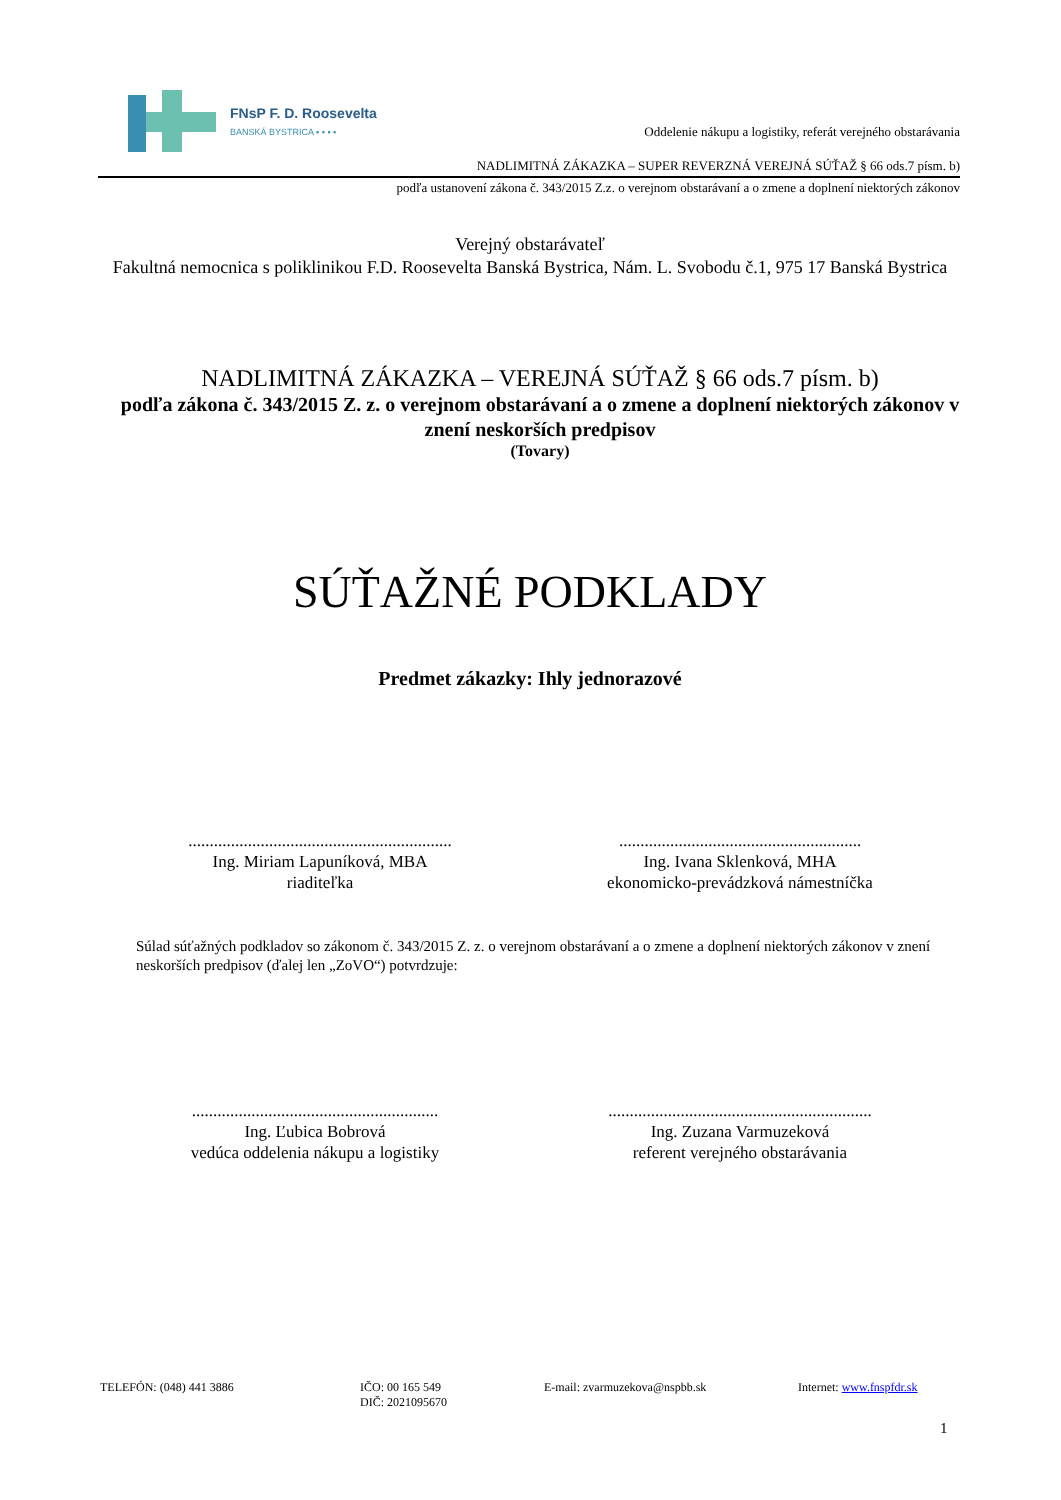FNsP F. D. Roosevelta
BANSKÁ BYSTRICA ▪ ▪ ▪ ▪
Oddelenie nákupu a logistiky, referát verejného obstarávania
NADLIMITNÁ ZÁKAZKA – SUPER REVERZNÁ VEREJNÁ SÚŤAŽ § 66 ods.7 písm. b)
podľa ustanovení zákona č. 343/2015 Z.z. o verejnom obstarávaní a o zmene a doplnení niektorých zákonov
Verejný obstarávateľ
Fakultná nemocnica s poliklinikou F.D. Roosevelta Banská Bystrica, Nám. L. Svobodu č.1, 975 17 Banská Bystrica
NADLIMITNÁ ZÁKAZKA – VEREJNÁ SÚŤAŽ § 66 ods.7 písm. b)
podľa zákona č. 343/2015 Z. z. o verejnom obstarávaní a o zmene a doplnení niektorých zákonov v znení neskorších predpisov
(Tovary)
SÚŤAŽNÉ PODKLADY
Predmet zákazky: Ihly jednorazové
..............................................................
Ing. Miriam Lapuníková, MBA
riaditeľka
.........................................................
Ing. Ivana Sklenková, MHA
ekonomicko-prevádzková námestníčka
Súlad súťažných podkladov so zákonom č. 343/2015 Z. z. o verejnom obstarávaní a o zmene a doplnení niektorých zákonov v znení neskorších predpisov (ďalej len „ZoVO“) potvrdzuje:
..........................................................
Ing. Ľubica Bobrová
vedúca oddelenia nákupu a logistiky
..............................................................
Ing. Zuzana Varmuzeková
referent verejného obstarávania
TELEFÓN: (048) 441 3886 IČO: 00 165 549
DIČ: 2021095670
E-mail: zvarmuzekova@nspbb.sk Internet: www.fnspfdr.sk
1